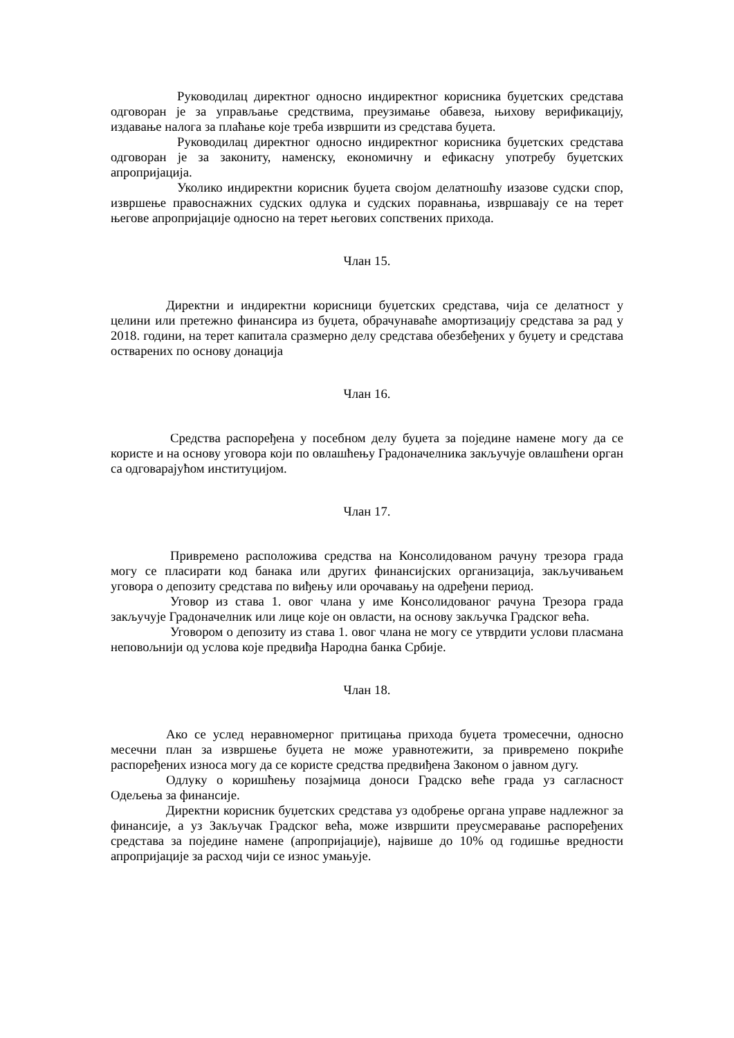Руководилац директног односно индиректног корисника буџетских средстава одговоран је за управљање средствима, преузимање обавеза, њихову верификацију, издавање налога за плаћање које треба извршити из средстава буџета.
Руководилац директног односно индиректног корисника буџетских средстава одговоран је за закониту, наменску, економичну и ефикасну употребу буџетских апропријација.
Уколико индиректни корисник буџета својом делатношћу изазове судски спор, извршење правоснажних судских одлука и судских поравнања, извршавају се на терет његове апропријације односно на терет његових сопствених прихода.
Члан 15.
Директни и индиректни корисници буџетских средстава, чија се делатност у целини или претежно финансира из буџета, обрачунаваће амортизацију средстава за рад у 2018. години, на терет капитала сразмерно делу средстава обезбеђених у буџету и средстава остварених по основу донација
Члан 16.
Средства распоређена у посебном делу буџета за поједине намене могу да се користе и на основу уговора који по овлашћењу Градоначелника закључује овлашћени орган са одговарајућом институцијом.
Члан 17.
Привремено расположива средства на Консолидованом рачуну трезора града могу се пласирати код банака или других финансијских организација, закључивањем уговора о депозиту средстава по виђењу или орочавању на одређени период.
Уговор из става 1. овог члана у име Консолидованог рачуна Трезора града закључује Градоначелник или лице које он овласти, на основу закључка Градског већа.
Уговором о депозиту из става 1. овог члана не могу се утврдити услови пласмана неповољнији од услова које предвиђа Народна банка Србије.
Члан 18.
Ако се услед неравномерног притицања прихода буџета тромесечни, односно месечни план за извршење буџета не може уравнотежити, за привремено покриће распоређених износа могу да се користе средства предвиђена Законом о јавном дугу.
Одлуку о коришћењу позајмица доноси Градско веће града уз сагласност Одељења за финансије.
Директни корисник буџетских средстава уз одобрење органа управе надлежног за финансије, а уз Закључак Градског већа, може извршити преусмеравање распоређених средстава за поједине намене (апропријације), највише до 10% од годишње вредности апропријације за расход чији се износ умањује.